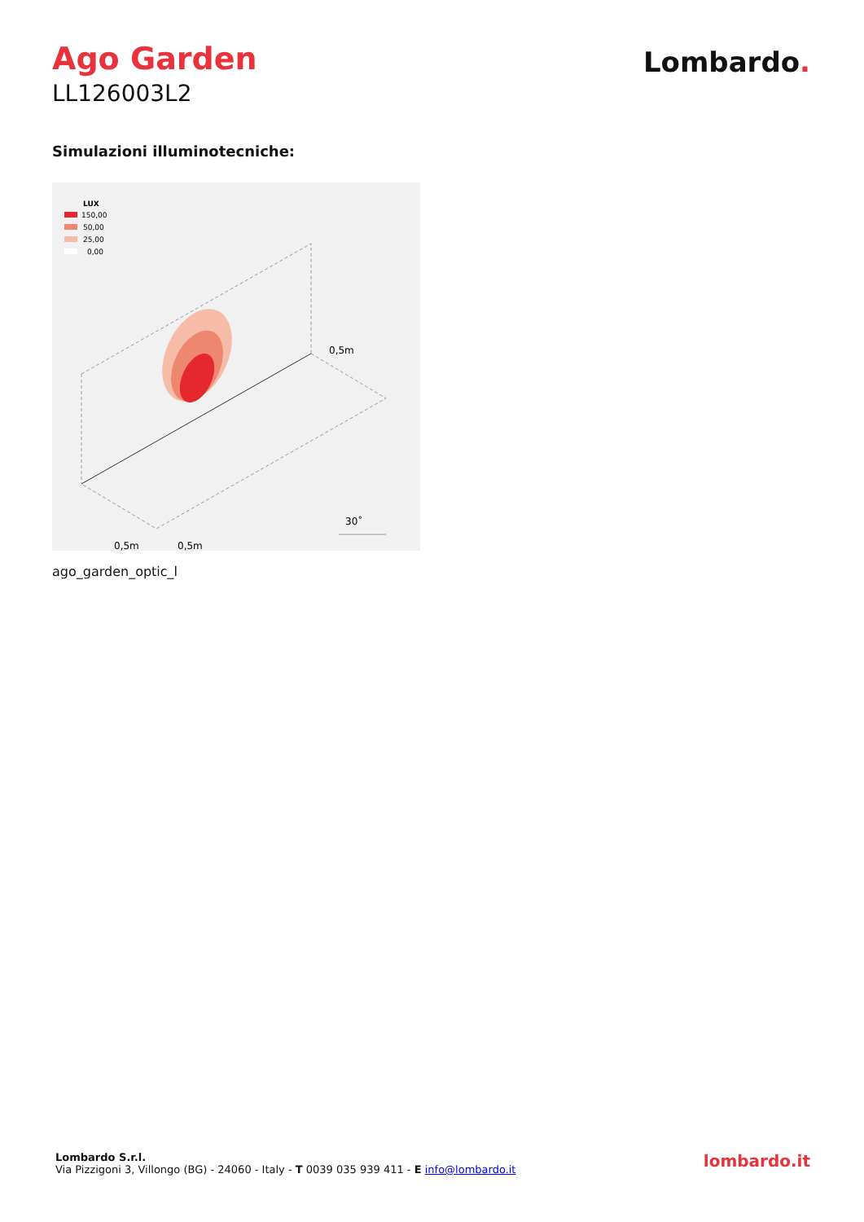Ago Garden
LL126003L2
Lombardo.
Simulazioni illuminotecniche:
LUX
150,00
50,00
25,00
0,00
0,5m
30˚
0,5m
0,5m
ago_garden_optic_l
Lombardo S.r.l.
Via Pizzigoni 3, Villongo (BG) - 24060 - Italy - T 0039 035 939 411 - E info@lombardo.it
lombardo.it